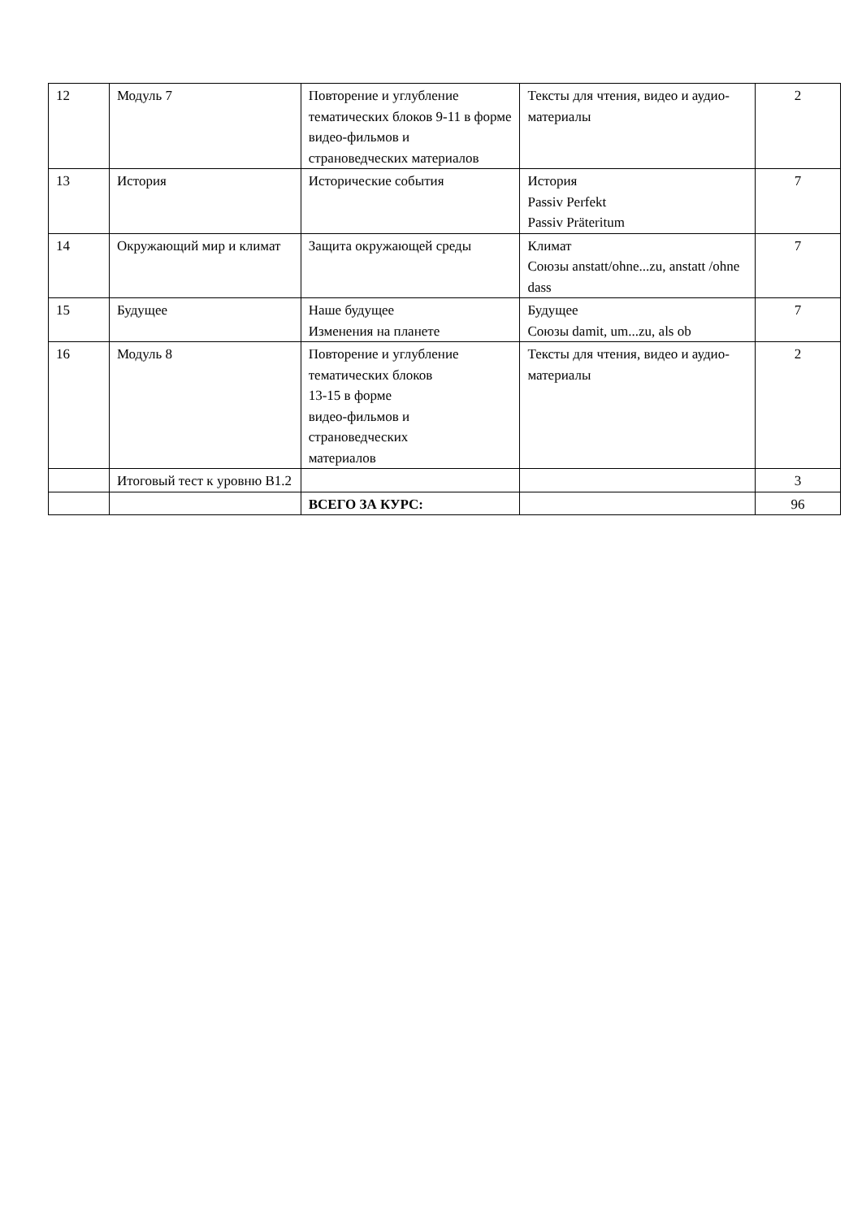| 12 | Модуль 7 | Повторение и углубление тематических блоков 9-11 в форме видео-фильмов и страноведческих материалов | Тексты для чтения, видео и аудио-материалы | 2 |
| 13 | История | Исторические события | История Passiv Perfekt Passiv Präteritum | 7 |
| 14 | Окружающий мир и климат | Защита окружающей среды | Климат Союзы anstatt/ohne...zu, anstatt /ohne dass | 7 |
| 15 | Будущее | Наше будущее Изменения на планете | Будущее Союзы damit, um...zu, als ob | 7 |
| 16 | Модуль 8 | Повторение и углубление тематических блоков 13-15 в форме видео-фильмов и страноведческих материалов | Тексты для чтения, видео и аудио-материалы | 2 |
| | Итоговый тест к уровню B1.2 | | | 3 |
| | | ВСЕГО ЗА КУРС: | | 96 |